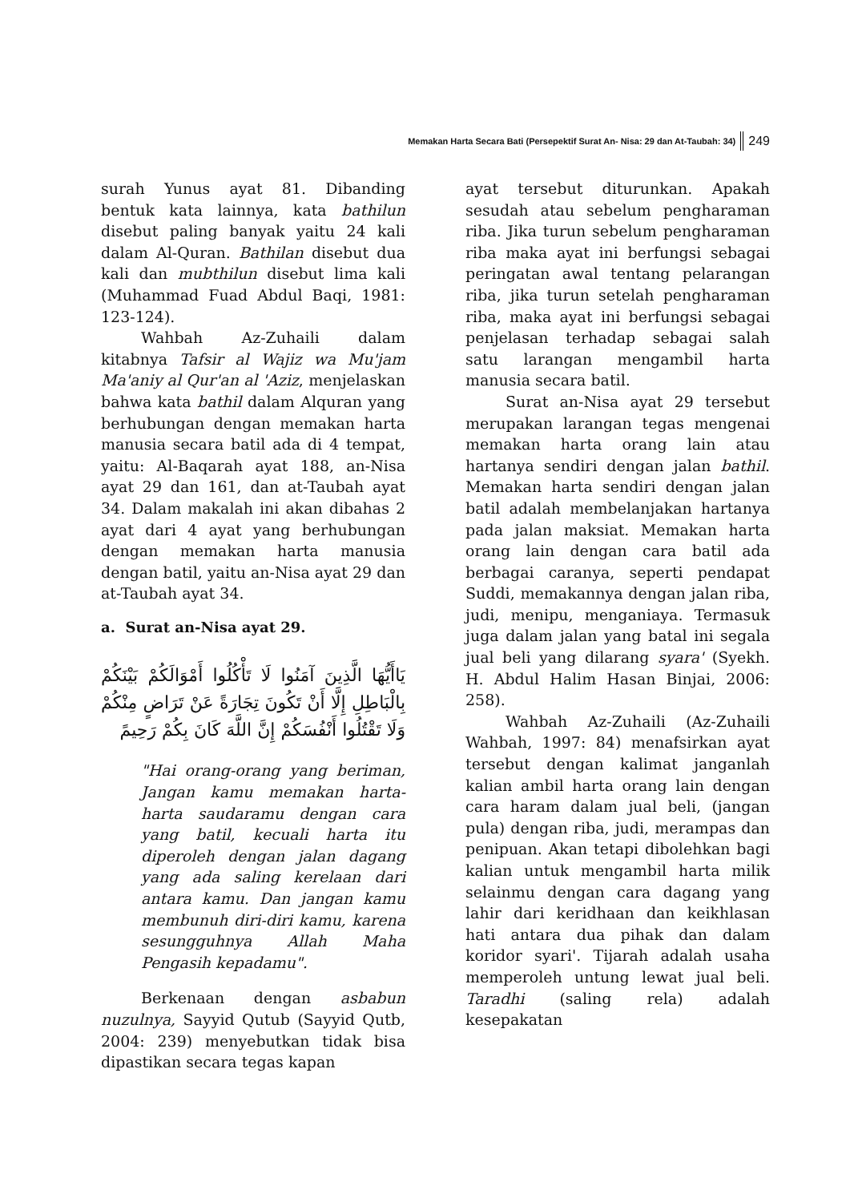Memakan Harta Secara Bati (Persepektif Surat An- Nisa: 29 dan At-Taubah: 34) 249
surah Yunus ayat 81. Dibanding bentuk kata lainnya, kata bathilun disebut paling banyak yaitu 24 kali dalam Al-Quran. Bathilan disebut dua kali dan mubthilun disebut lima kali (Muhammad Fuad Abdul Baqi, 1981: 123-124).
Wahbah Az-Zuhaili dalam kitabnya Tafsir al Wajiz wa Mu'jam Ma'aniy al Qur'an al 'Aziz, menjelaskan bahwa kata bathil dalam Alquran yang berhubungan dengan memakan harta manusia secara batil ada di 4 tempat, yaitu: Al-Baqarah ayat 188, an-Nisa ayat 29 dan 161, dan at-Taubah ayat 34. Dalam makalah ini akan dibahas 2 ayat dari 4 ayat yang berhubungan dengan memakan harta manusia dengan batil, yaitu an-Nisa ayat 29 dan at-Taubah ayat 34.
a. Surat an-Nisa ayat 29.
يَاأَيُّهَا الَّذِينَ آمَنُوا لَا تَأْكُلُوا أَمْوَالَكُمْ بَيْنَكُمْ بِالْبَاطِلِ إِلَّا أَنْ تَكُونَ تِجَارَةً عَنْ تَرَاضٍ مِنْكُمْ وَلَا تَقْتُلُوا أَنْفُسَكُمْ إِنَّ اللَّهَ كَانَ بِكُمْ رَحِيمً
"Hai orang-orang yang beriman, Jangan kamu memakan harta-harta saudaramu dengan cara yang batil, kecuali harta itu diperoleh dengan jalan dagang yang ada saling kerelaan dari antara kamu. Dan jangan kamu membunuh diri-diri kamu, karena sesungguhnya Allah Maha Pengasih kepadamu".
Berkenaan dengan asbabun nuzulnya, Sayyid Qutub (Sayyid Qutb, 2004: 239) menyebutkan tidak bisa dipastikan secara tegas kapan
ayat tersebut diturunkan. Apakah sesudah atau sebelum pengharaman riba. Jika turun sebelum pengharaman riba maka ayat ini berfungsi sebagai peringatan awal tentang pelarangan riba, jika turun setelah pengharaman riba, maka ayat ini berfungsi sebagai penjelasan terhadap sebagai salah satu larangan mengambil harta manusia secara batil.
Surat an-Nisa ayat 29 tersebut merupakan larangan tegas mengenai memakan harta orang lain atau hartanya sendiri dengan jalan bathil. Memakan harta sendiri dengan jalan batil adalah membelanjakan hartanya pada jalan maksiat. Memakan harta orang lain dengan cara batil ada berbagai caranya, seperti pendapat Suddi, memakannya dengan jalan riba, judi, menipu, menganiaya. Termasuk juga dalam jalan yang batal ini segala jual beli yang dilarang syara' (Syekh. H. Abdul Halim Hasan Binjai, 2006: 258).
Wahbah Az-Zuhaili (Az-Zuhaili Wahbah, 1997: 84) menafsirkan ayat tersebut dengan kalimat janganlah kalian ambil harta orang lain dengan cara haram dalam jual beli, (jangan pula) dengan riba, judi, merampas dan penipuan. Akan tetapi dibolehkan bagi kalian untuk mengambil harta milik selainmu dengan cara dagang yang lahir dari keridhaan dan keikhlasan hati antara dua pihak dan dalam koridor syari'. Tijarah adalah usaha memperoleh untung lewat jual beli. Taradhi (saling rela) adalah kesepakatan